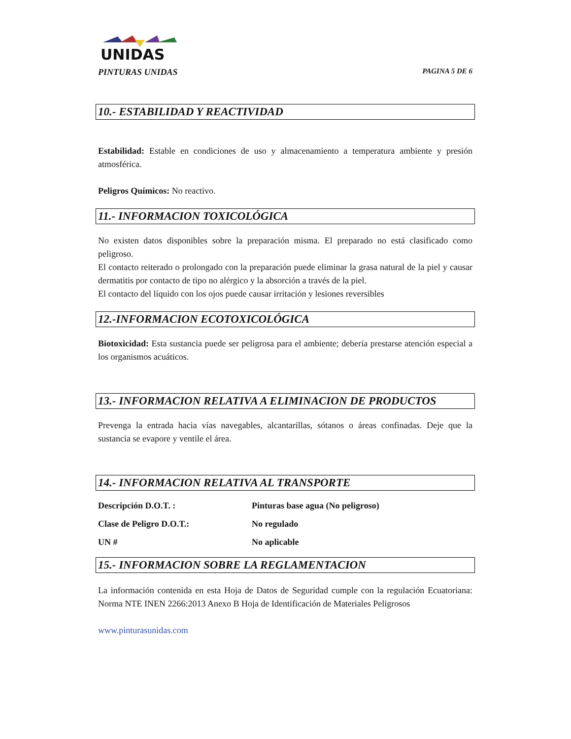UNIDAS
PINTURAS UNIDAS PAGINA 5 DE 6
10.- ESTABILIDAD Y REACTIVIDAD
Estabilidad: Estable en condiciones de uso y almacenamiento a temperatura ambiente y presión atmosférica.
Peligros Químicos: No reactivo.
11.- INFORMACION TOXICOLÓGICA
No existen datos disponibles sobre la preparación misma. El preparado no está clasificado como peligroso.
El contacto reiterado o prolongado con la preparación puede eliminar la grasa natural de la piel y causar dermatitis por contacto de tipo no alérgico y la absorción a través de la piel.
El contacto del líquido con los ojos puede causar irritación y lesiones reversibles
12.-INFORMACION ECOTOXICOLÓGICA
Biotoxicidad: Esta sustancia puede ser peligrosa para el ambiente; debería prestarse atención especial a los organismos acuáticos.
13.- INFORMACION RELATIVA A ELIMINACION DE PRODUCTOS
Prevenga la entrada hacia vías navegables, alcantarillas, sótanos o áreas confinadas. Deje que la sustancia se evapore y ventile el área.
14.- INFORMACION RELATIVA AL TRANSPORTE
| Descripción D.O.T. : | Pinturas base agua (No peligroso) |
| Clase de Peligro D.O.T.: | No regulado |
| UN # | No aplicable |
15.- INFORMACION SOBRE LA REGLAMENTACION
La información contenida en esta Hoja de Datos de Seguridad cumple con la regulación Ecuatoriana: Norma NTE INEN 2266:2013 Anexo B Hoja de Identificación de Materiales Peligrosos
www.pinturasunidas.com